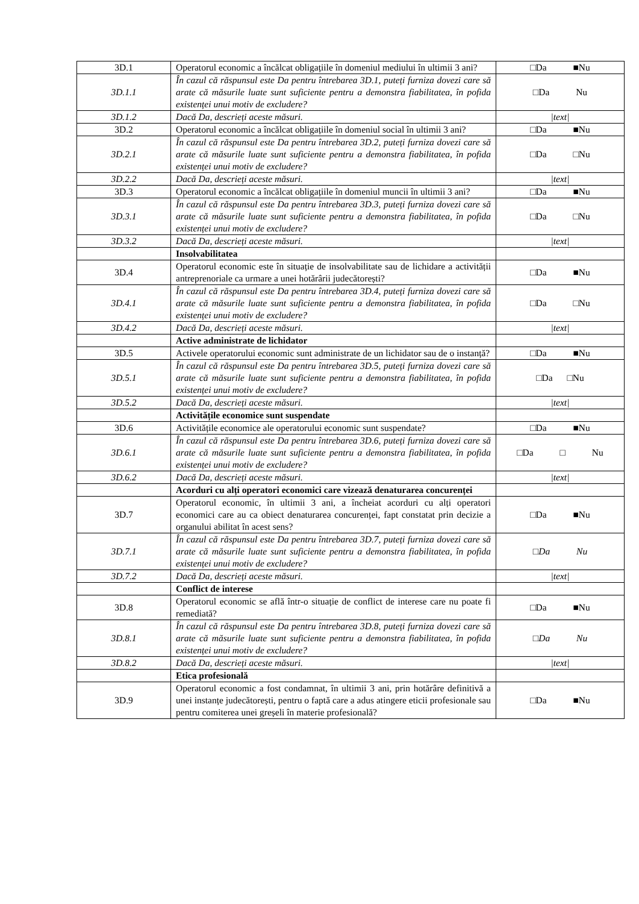| 3D.1 | Operatorul economic a încălcat obligațiile în domeniul mediului în ultimii 3 ani? | □Da ■Nu |
| 3D.1.1 | În cazul că răspunsul este Da pentru întrebarea 3D.1, puteți furniza dovezi care să arate că măsurile luate sunt suficiente pentru a demonstra fiabilitatea, în pofida existenței unui motiv de excludere? | □Da Nu |
| 3D.1.2 | Dacă Da, descrieți aceste măsuri. | /text/ |
| 3D.2 | Operatorul economic a încălcat obligațiile în domeniul social în ultimii 3 ani? | □Da ■Nu |
| 3D.2.1 | În cazul că răspunsul este Da pentru întrebarea 3D.2, puteți furniza dovezi care să arate că măsurile luate sunt suficiente pentru a demonstra fiabilitatea, în pofida existenței unui motiv de excludere? | □Da □Nu |
| 3D.2.2 | Dacă Da, descrieți aceste măsuri. | /text/ |
| 3D.3 | Operatorul economic a încălcat obligațiile în domeniul muncii în ultimii 3 ani? | □Da ■Nu |
| 3D.3.1 | În cazul că răspunsul este Da pentru întrebarea 3D.3, puteți furniza dovezi care să arate că măsurile luate sunt suficiente pentru a demonstra fiabilitatea, în pofida existenței unui motiv de excludere? | □Da □Nu |
| 3D.3.2 | Dacă Da, descrieți aceste măsuri. | /text/ |
| | Insolvabilitatea | |
| 3D.4 | Operatorul economic este în situație de insolvabilitate sau de lichidare a activității antreprenoriale ca urmare a unei hotărârii judecătorești? | □Da ■Nu |
| 3D.4.1 | În cazul că răspunsul este Da pentru întrebarea 3D.4, puteți furniza dovezi care să arate că măsurile luate sunt suficiente pentru a demonstra fiabilitatea, în pofida existenței unui motiv de excludere? | □Da □Nu |
| 3D.4.2 | Dacă Da, descrieți aceste măsuri. | /text/ |
| | Active administrate de lichidator | |
| 3D.5 | Activele operatorului economic sunt administrate de un lichidator sau de o instanță? | □Da ■Nu |
| 3D.5.1 | În cazul că răspunsul este Da pentru întrebarea 3D.5, puteți furniza dovezi care să arate că măsurile luate sunt suficiente pentru a demonstra fiabilitatea, în pofida existenței unui motiv de excludere? | □Da □Nu |
| 3D.5.2 | Dacă Da, descrieți aceste măsuri. | /text/ |
| | Activitățile economice sunt suspendate | |
| 3D.6 | Activitățile economice ale operatorului economic sunt suspendate? | □Da ■Nu |
| 3D.6.1 | În cazul că răspunsul este Da pentru întrebarea 3D.6, puteți furniza dovezi care să arate că măsurile luate sunt suficiente pentru a demonstra fiabilitatea, în pofida existenței unui motiv de excludere? | □Da □ Nu |
| 3D.6.2 | Dacă Da, descrieți aceste măsuri. | /text/ |
| | Acorduri cu alți operatori economici care vizează denaturarea concurenței | |
| 3D.7 | Operatorul economic, în ultimii 3 ani, a încheiat acorduri cu alți operatori economici care au ca obiect denaturarea concurenței, fapt constatat prin decizie a organului abilitat în acest sens? | □Da ■Nu |
| 3D.7.1 | În cazul că răspunsul este Da pentru întrebarea 3D.7, puteți furniza dovezi care să arate că măsurile luate sunt suficiente pentru a demonstra fiabilitatea, în pofida existenței unui motiv de excludere? | □Da Nu |
| 3D.7.2 | Dacă Da, descrieți aceste măsuri. | /text/ |
| | Conflict de interese | |
| 3D.8 | Operatorul economic se află într-o situație de conflict de interese care nu poate fi remediată? | □Da ■Nu |
| 3D.8.1 | În cazul că răspunsul este Da pentru întrebarea 3D.8, puteți furniza dovezi care să arate că măsurile luate sunt suficiente pentru a demonstra fiabilitatea, în pofida existenței unui motiv de excludere? | □Da Nu |
| 3D.8.2 | Dacă Da, descrieți aceste măsuri. | /text/ |
| | Etica profesională | |
| 3D.9 | Operatorul economic a fost condamnat, în ultimii 3 ani, prin hotărâre definitivă a unei instanțe judecătorești, pentru o faptă care a adus atingere eticii profesionale sau pentru comiterea unei greșeli în materie profesională? | □Da ■Nu |